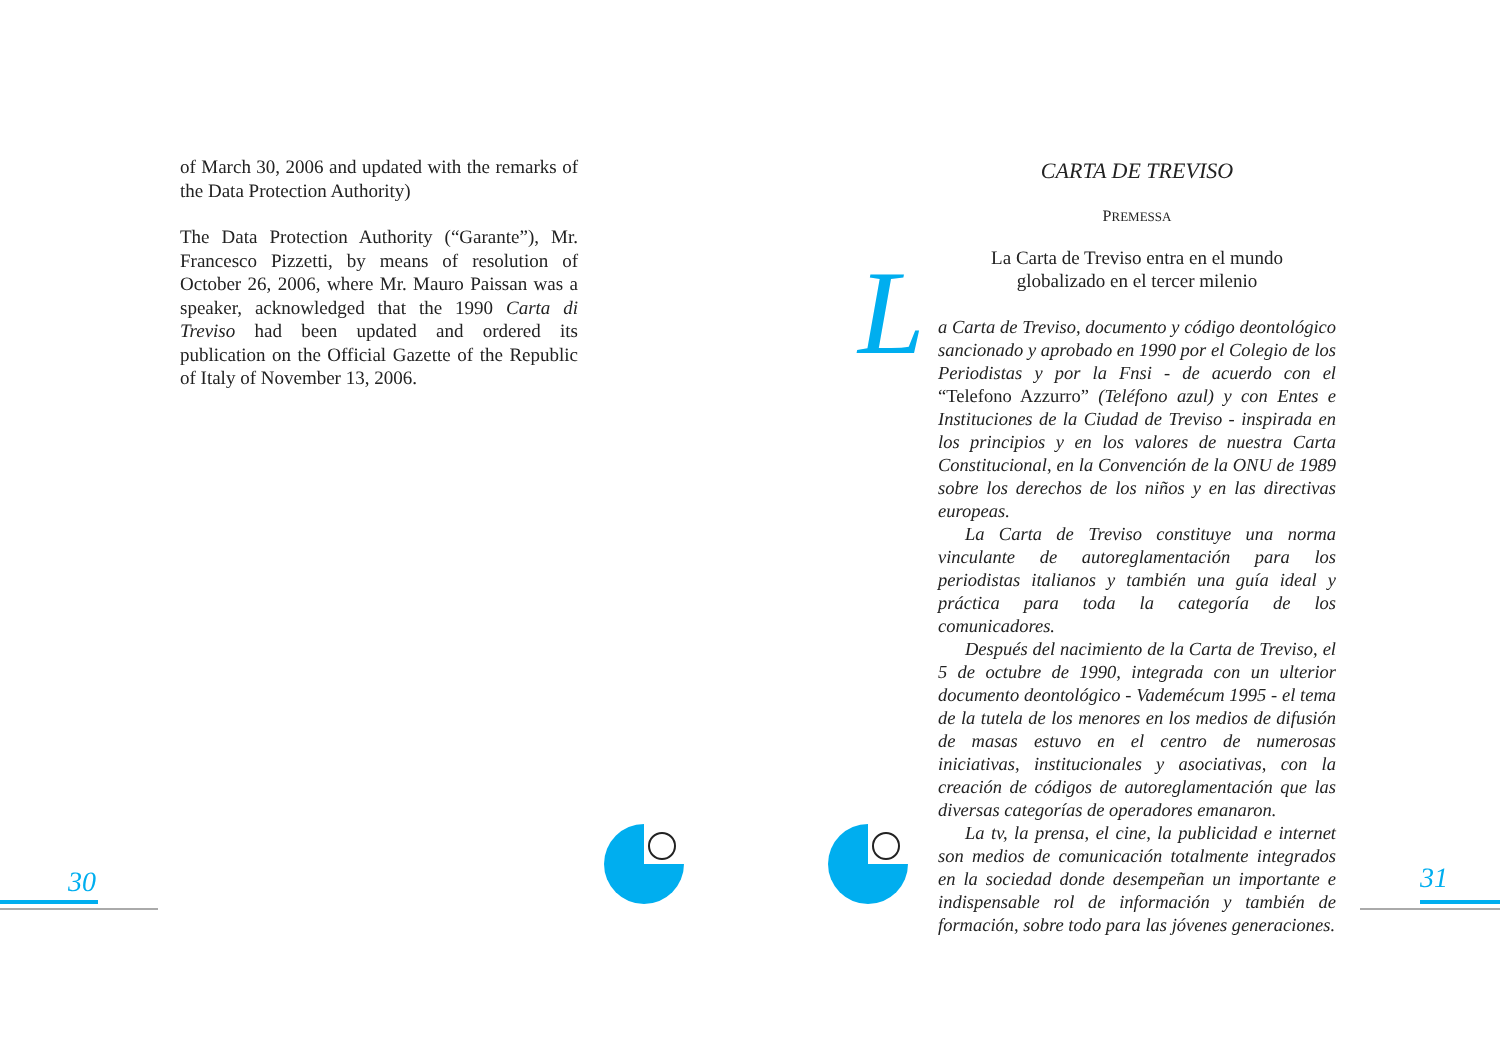of March 30, 2006 and updated with the remarks of the Data Protection Authority)
The Data Protection Authority (“Garante”), Mr. Francesco Pizzetti, by means of resolution of October 26, 2006, where Mr. Mauro Paissan was a speaker, acknowledged that the 1990 Carta di Treviso had been updated and ordered its publication on the Official Gazette of the Republic of Italy of November 13, 2006.
CARTA DE TREVISO
PREMESSA
L
La Carta de Treviso entra en el mundo
globalizado en el tercer milenio
a Carta de Treviso, documento y código deontológico sancionado y aprobado en 1990 por el Colegio de los Periodistas y por la Fnsi - de acuerdo con el “Telefono Azzurro” (Teléfono azul) y con Entes e Instituciones de la Ciudad de Treviso - inspirada en los principios y en los valores de nuestra Carta Constitucional, en la Convención de la ONU de 1989 sobre los derechos de los niños y en las directivas europeas.
La Carta de Treviso constituye una norma vinculante de autoreglamentación para los periodistas italianos y también una guía ideal y práctica para toda la categoría de los comunicadores.
Después del nacimiento de la Carta de Treviso, el 5 de octubre de 1990, integrada con un ulterior documento deontológico - Vademécum 1995 - el tema de la tutela de los menores en los medios de difusión de masas estuvo en el centro de numerosas iniciativas, institucionales y asociativas, con la creación de códigos de autoreglamentación que las diversas categorías de operadores emanaron.
La tv, la prensa, el cine, la publicidad e internet son medios de comunicación totalmente integrados en la sociedad donde desempeñan un importante e indispensable rol de información y también de formación, sobre todo para las jóvenes generaciones.
30 31